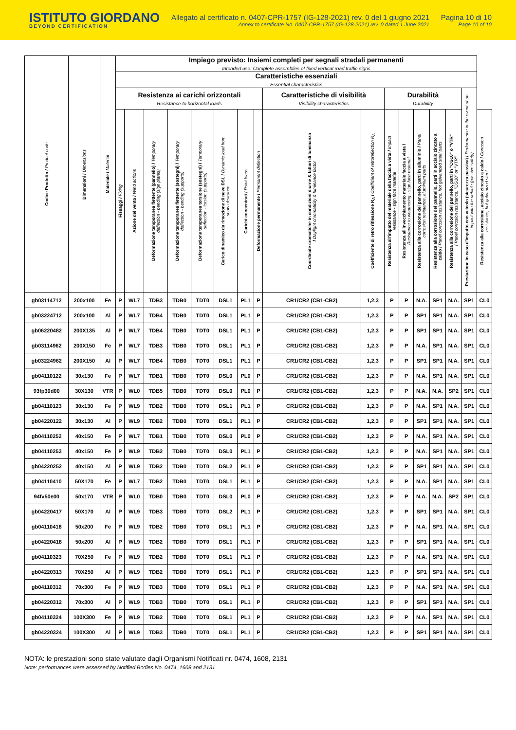ISTITUTO GIORDANO
BEYOND CERTIFICATION
Allegato al certificato n. 0407-CPR-1757 (IG-128-2021) rev. 0 del 1 giugno 2021
Annex to certificate No. 0407-CPR-1757 (IG-128-2021) rev. 0 dated 1 June 2021
Pagina 10 di 10
Page 10 of 10
| Codice Prodotto / Product code | Dimensioni / Dimensions | Materiale / Material | Impiego previsto: Insiemi completi per segnali stradali permanenti Intended use: Complete assemblies of fixed vertical road traffic signs | | | | | | | | | | | | | | | | |
| --- | --- | --- | --- | --- | --- | --- | --- | --- | --- | --- | --- | --- | --- | --- | --- | --- | --- | --- | --- |
| | | | Caratteristiche essenziali Essential characteristics | | | | | | | | | | | | | | | | |
| | | | Resistenza ai carichi orizzontali Resistance to horizontal loads | | | | | | | | Caratteristiche di visibilità Visibility characteristics | | Durabilità Durability | | | | | Prestazione in caso d'impatto con veicolo (sicurezza passiva) / Performance in the event of an impact with the vehicle (passive safety) | |
| | | | Fissaggi / Fixing | Azione del vento / Wind actions | Deformazione temporanea flettente (pannello) / Temporary deflection - bending (sign plates) | Deformazione temporanea flettente (sostegni) / Temporary deflection - bending (supports) | Deformazione temporanea torsione (sostegni) / Temporary deflection - torsion (supports) | Carico dinamico da rimozione di neve DSL / Dynamic load from snow clearance | Carichi concentrati / Point loads | Deformazione permanente / Permanent deflection | Coordinate cromatiche in condizioni diurne & fattori di luminanza / Daylight chromaticity & luminance factor | Coefficiente di retro riflessione R<sub>A</sub> / Coefficient of retroreflection R<sub>A</sub> | Resistenza all'impatto del materiale della faccia a vista / Impact resistance - sign face material | Resistenza all'invecchiamento materiale faccia a vista / Resistance to weathering - sign face material | Resistenza alla corrosione del pannello, parti in alluminio / Panel corrosion resistance, aluminium parts | Resistenza alla corrosione del pannello, parti in acciaio zincato a caldo / Panel corrosion resistance, hot galvanized steel parts | Resistenza alla corrosione del pannello, parti in "CG10" o "VTR" / Panel corrosion resistance, "CG10" or "VTR" | | Resistenza alla corrosione, acciaio zincato a caldo / Corrosion resistance, hot galvanized steel |
| gb03114712 | 200x100 | Fe | P | WL7 | TDB3 | TDB0 | TDT0 | DSL1 | PL1 | P | CR1/CR2 (CB1-CB2) | 1,2,3 | P | P | N.A. | SP1 | N.A. | SP1 | CL0 |
| gb03224712 | 200x100 | Al | P | WL7 | TDB4 | TDB0 | TDT0 | DSL1 | PL1 | P | CR1/CR2 (CB1-CB2) | 1,2,3 | P | P | SP1 | SP1 | N.A. | SP1 | CL0 |
| gb06220482 | 200X135 | Al | P | WL7 | TDB4 | TDB0 | TDT0 | DSL1 | PL1 | P | CR1/CR2 (CB1-CB2) | 1,2,3 | P | P | SP1 | SP1 | N.A. | SP1 | CL0 |
| gb03114962 | 200X150 | Fe | P | WL7 | TDB3 | TDB0 | TDT0 | DSL1 | PL1 | P | CR1/CR2 (CB1-CB2) | 1,2,3 | P | P | N.A. | SP1 | N.A. | SP1 | CL0 |
| gb03224962 | 200X150 | Al | P | WL7 | TDB4 | TDB0 | TDT0 | DSL1 | PL1 | P | CR1/CR2 (CB1-CB2) | 1,2,3 | P | P | SP1 | SP1 | N.A. | SP1 | CL0 |
| gb04110122 | 30x130 | Fe | P | WL7 | TDB1 | TDB0 | TDT0 | DSL0 | PL0 | P | CR1/CR2 (CB1-CB2) | 1,2,3 | P | P | N.A. | SP1 | N.A. | SP1 | CL0 |
| 93fp30d00 | 30X130 | VTR | P | WL0 | TDB5 | TDB0 | TDT0 | DSL0 | PL0 | P | CR1/CR2 (CB1-CB2) | 1,2,3 | P | P | N.A. | N.A. | SP2 | SP1 | CL0 |
| gb04110123 | 30x130 | Fe | P | WL9 | TDB2 | TDB0 | TDT0 | DSL1 | PL1 | P | CR1/CR2 (CB1-CB2) | 1,2,3 | P | P | N.A. | SP1 | N.A. | SP1 | CL0 |
| gb04220122 | 30x130 | Al | P | WL9 | TDB2 | TDB0 | TDT0 | DSL1 | PL1 | P | CR1/CR2 (CB1-CB2) | 1,2,3 | P | P | SP1 | SP1 | N.A. | SP1 | CL0 |
| gb04110252 | 40x150 | Fe | P | WL7 | TDB1 | TDB0 | TDT0 | DSL0 | PL0 | P | CR1/CR2 (CB1-CB2) | 1,2,3 | P | P | N.A. | SP1 | N.A. | SP1 | CL0 |
| gb04110253 | 40x150 | Fe | P | WL9 | TDB2 | TDB0 | TDT0 | DSL0 | PL1 | P | CR1/CR2 (CB1-CB2) | 1,2,3 | P | P | N.A. | SP1 | N.A. | SP1 | CL0 |
| gb04220252 | 40x150 | Al | P | WL9 | TDB2 | TDB0 | TDT0 | DSL2 | PL1 | P | CR1/CR2 (CB1-CB2) | 1,2,3 | P | P | SP1 | SP1 | N.A. | SP1 | CL0 |
| gb04110410 | 50X170 | Fe | P | WL7 | TDB2 | TDB0 | TDT0 | DSL1 | PL1 | P | CR1/CR2 (CB1-CB2) | 1,2,3 | P | P | N.A. | SP1 | N.A. | SP1 | CL0 |
| 94fv50e00 | 50x170 | VTR | P | WL0 | TDB0 | TDB0 | TDT0 | DSL0 | PL0 | P | CR1/CR2 (CB1-CB2) | 1,2,3 | P | P | N.A. | N.A. | SP2 | SP1 | CL0 |
| gb04220417 | 50X170 | Al | P | WL9 | TDB3 | TDB0 | TDT0 | DSL2 | PL1 | P | CR1/CR2 (CB1-CB2) | 1,2,3 | P | P | SP1 | SP1 | N.A. | SP1 | CL0 |
| gb04110418 | 50x200 | Fe | P | WL9 | TDB2 | TDB0 | TDT0 | DSL1 | PL1 | P | CR1/CR2 (CB1-CB2) | 1,2,3 | P | P | N.A. | SP1 | N.A. | SP1 | CL0 |
| gb04220418 | 50x200 | Al | P | WL9 | TDB2 | TDB0 | TDT0 | DSL1 | PL1 | P | CR1/CR2 (CB1-CB2) | 1,2,3 | P | P | SP1 | SP1 | N.A. | SP1 | CL0 |
| gb04110323 | 70X250 | Fe | P | WL9 | TDB2 | TDB0 | TDT0 | DSL1 | PL1 | P | CR1/CR2 (CB1-CB2) | 1,2,3 | P | P | N.A. | SP1 | N.A. | SP1 | CL0 |
| gb04220313 | 70X250 | Al | P | WL9 | TDB2 | TDB0 | TDT0 | DSL1 | PL1 | P | CR1/CR2 (CB1-CB2) | 1,2,3 | P | P | SP1 | SP1 | N.A. | SP1 | CL0 |
| gb04110312 | 70x300 | Fe | P | WL9 | TDB3 | TDB0 | TDT0 | DSL1 | PL1 | P | CR1/CR2 (CB1-CB2) | 1,2,3 | P | P | N.A. | SP1 | N.A. | SP1 | CL0 |
| gb04220312 | 70x300 | Al | P | WL9 | TDB3 | TDB0 | TDT0 | DSL1 | PL1 | P | CR1/CR2 (CB1-CB2) | 1,2,3 | P | P | SP1 | SP1 | N.A. | SP1 | CL0 |
| gb04110324 | 100X300 | Fe | P | WL9 | TDB2 | TDB0 | TDT0 | DSL1 | PL1 | P | CR1/CR2 (CB1-CB2) | 1,2,3 | P | P | N.A. | SP1 | N.A. | SP1 | CL0 |
| gb04220324 | 100X300 | Al | P | WL9 | TDB3 | TDB0 | TDT0 | DSL1 | PL1 | P | CR1/CR2 (CB1-CB2) | 1,2,3 | P | P | SP1 | SP1 | N.A. | SP1 | CL0 |
NOTA: le prestazioni sono state valutate dagli Organismi Notificati nr. 0474, 1608, 2131
Note: performances were assessed by Notified Bodies No. 0474, 1608 and 2131